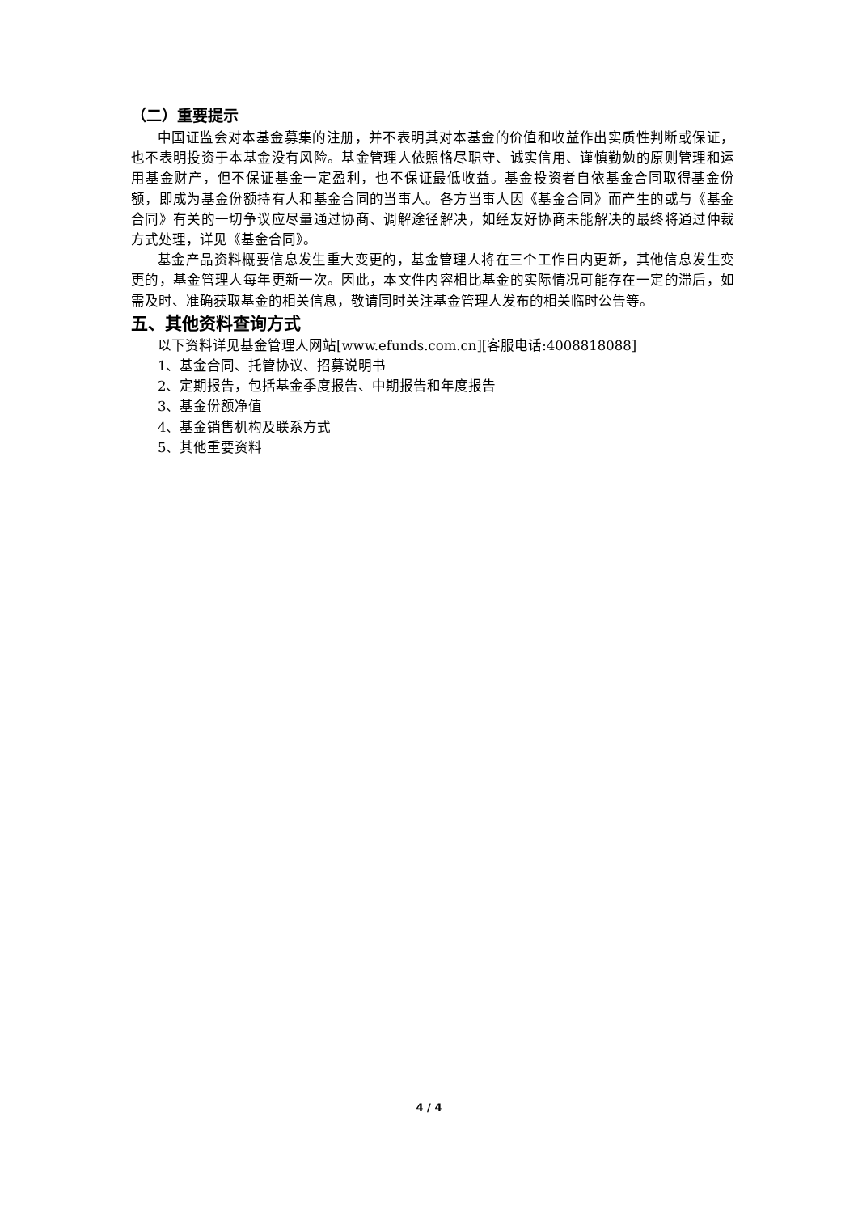（二）重要提示
中国证监会对本基金募集的注册，并不表明其对本基金的价值和收益作出实质性判断或保证，也不表明投资于本基金没有风险。基金管理人依照恪尽职守、诚实信用、谨慎勤勉的原则管理和运用基金财产，但不保证基金一定盈利，也不保证最低收益。基金投资者自依基金合同取得基金份额，即成为基金份额持有人和基金合同的当事人。各方当事人因《基金合同》而产生的或与《基金合同》有关的一切争议应尽量通过协商、调解途径解决，如经友好协商未能解决的最终将通过仲裁方式处理，详见《基金合同》。
基金产品资料概要信息发生重大变更的，基金管理人将在三个工作日内更新，其他信息发生变更的，基金管理人每年更新一次。因此，本文件内容相比基金的实际情况可能存在一定的滞后，如需及时、准确获取基金的相关信息，敬请同时关注基金管理人发布的相关临时公告等。
五、其他资料查询方式
以下资料详见基金管理人网站[www.efunds.com.cn][客服电话:4008818088]
1、基金合同、托管协议、招募说明书
2、定期报告，包括基金季度报告、中期报告和年度报告
3、基金份额净值
4、基金销售机构及联系方式
5、其他重要资料
4 / 4